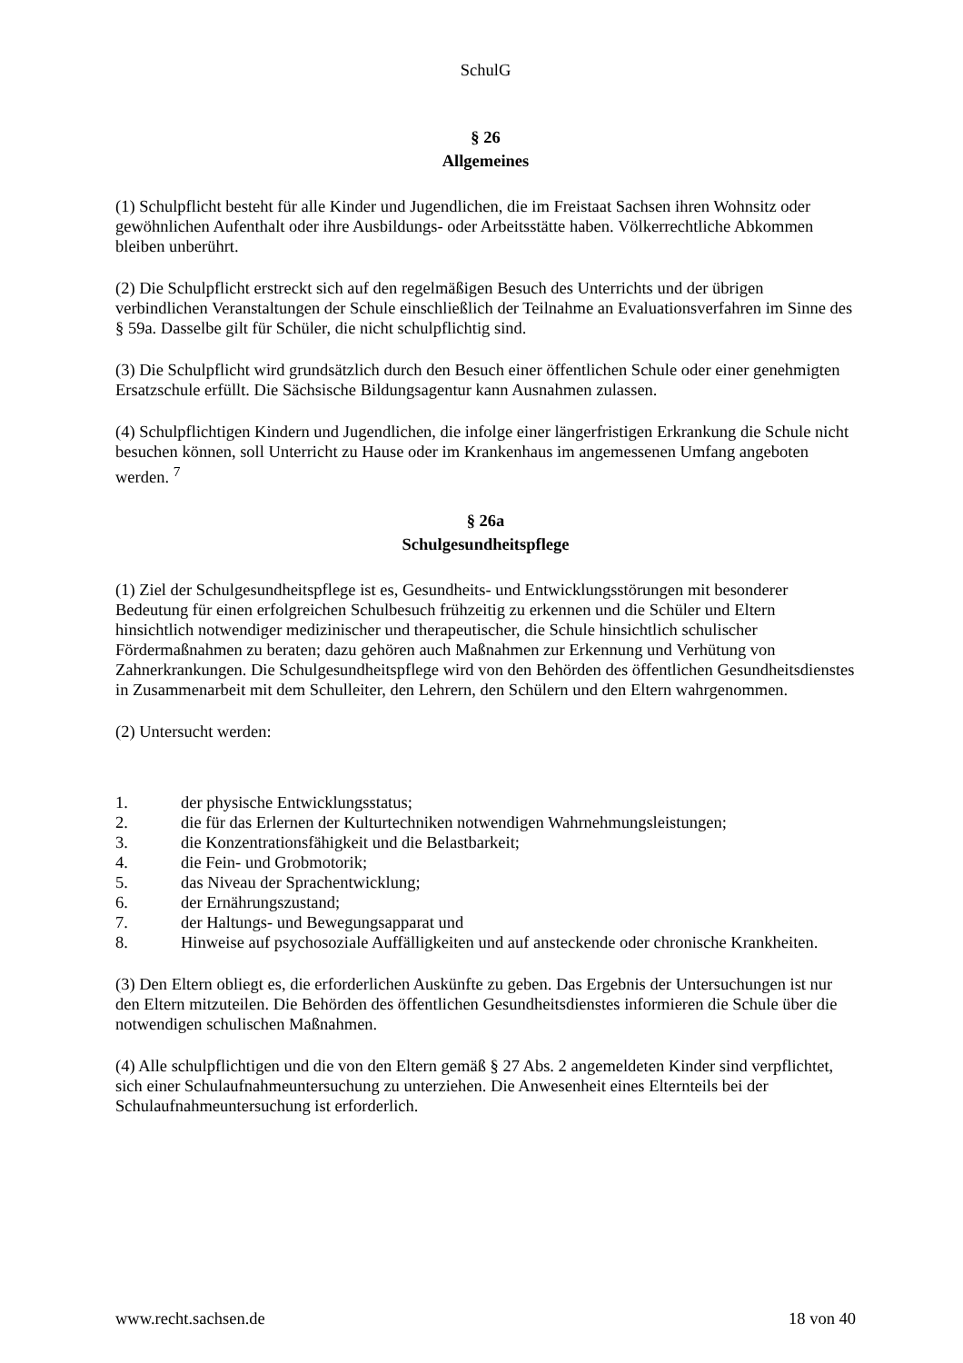SchulG
§ 26
Allgemeines
(1) Schulpflicht besteht für alle Kinder und Jugendlichen, die im Freistaat Sachsen ihren Wohnsitz oder gewöhnlichen Aufenthalt oder ihre Ausbildungs- oder Arbeitsstätte haben. Völkerrechtliche Abkommen bleiben unberührt.
(2) Die Schulpflicht erstreckt sich auf den regelmäßigen Besuch des Unterrichts und der übrigen verbindlichen Veranstaltungen der Schule einschließlich der Teilnahme an Evaluationsverfahren im Sinne des § 59a. Dasselbe gilt für Schüler, die nicht schulpflichtig sind.
(3) Die Schulpflicht wird grundsätzlich durch den Besuch einer öffentlichen Schule oder einer genehmigten Ersatzschule erfüllt. Die Sächsische Bildungsagentur kann Ausnahmen zulassen.
(4) Schulpflichtigen Kindern und Jugendlichen, die infolge einer längerfristigen Erkrankung die Schule nicht besuchen können, soll Unterricht zu Hause oder im Krankenhaus im angemessenen Umfang angeboten werden. <sup>7</sup>
§ 26a
Schulgesundheitspflege
(1) Ziel der Schulgesundheitspflege ist es, Gesundheits- und Entwicklungsstörungen mit besonderer Bedeutung für einen erfolgreichen Schulbesuch frühzeitig zu erkennen und die Schüler und Eltern hinsichtlich notwendiger medizinischer und therapeutischer, die Schule hinsichtlich schulischer Fördermaßnahmen zu beraten; dazu gehören auch Maßnahmen zur Erkennung und Verhütung von Zahnerkrankungen. Die Schulgesundheitspflege wird von den Behörden des öffentlichen Gesundheitsdienstes in Zusammenarbeit mit dem Schulleiter, den Lehrern, den Schülern und den Eltern wahrgenommen.
(2) Untersucht werden:
1. der physische Entwicklungsstatus;
2. die für das Erlernen der Kulturtechniken notwendigen Wahrnehmungsleistungen;
3. die Konzentrationsfähigkeit und die Belastbarkeit;
4. die Fein- und Grobmotorik;
5. das Niveau der Sprachentwicklung;
6. der Ernährungszustand;
7. der Haltungs- und Bewegungsapparat und
8. Hinweise auf psychosoziale Auffälligkeiten und auf ansteckende oder chronische Krankheiten.
(3) Den Eltern obliegt es, die erforderlichen Auskünfte zu geben. Das Ergebnis der Untersuchungen ist nur den Eltern mitzuteilen. Die Behörden des öffentlichen Gesundheitsdienstes informieren die Schule über die notwendigen schulischen Maßnahmen.
(4) Alle schulpflichtigen und die von den Eltern gemäß § 27 Abs. 2 angemeldeten Kinder sind verpflichtet, sich einer Schulaufnahmeuntersuchung zu unterziehen. Die Anwesenheit eines Elternteils bei der Schulaufnahmeuntersuchung ist erforderlich.
www.recht.sachsen.de 18 von 40